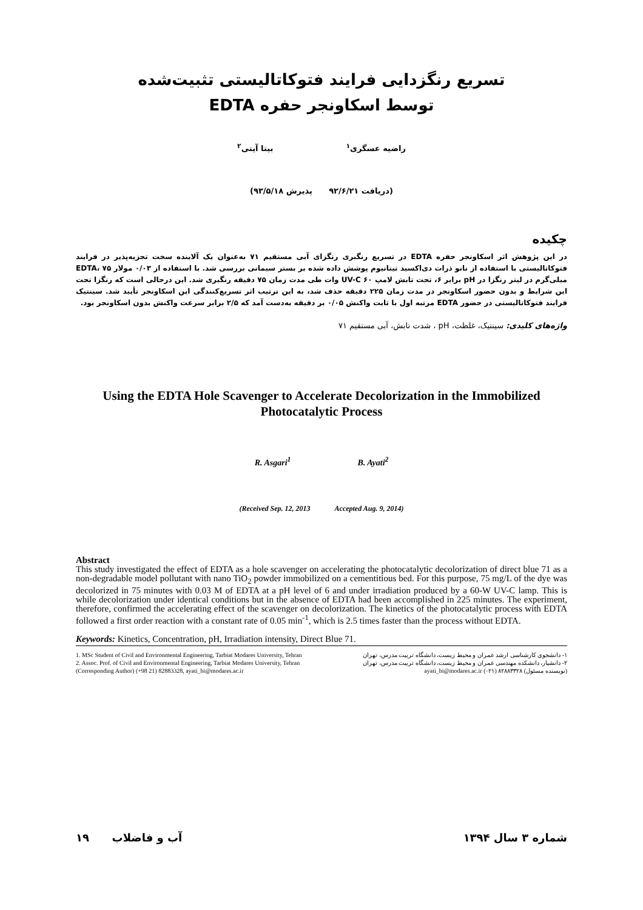تسریع رنگزدایی فرایند فتوکاتالیستی تثبیت‌شده
توسط اسکاونجر حفره EDTA
راضیه عسگری<sup>۱</sup> بیتا آیتی<sup>۲</sup>
(دریافت ۹۲/۶/۲۱ پذیرش ۹۳/۵/۱۸)
چکیده
در این پژوهش اثر اسکاونجر حفره EDTA در تسریع رنگبری رنگزای آبی مستقیم ۷۱ به‌عنوان یک آلاینده سخت تجزیه‌پذیر در فرایند فتوکاتالیستی با استفاده از نانو ذرات دی‌اکسید تیتانیوم پوشش داده شده بر بستر سیمانی بررسی شد. با استفاده از ۰/۰۳ مولار EDTA، ۷۵ میلی‌گرم در لیتر رنگزا در pH برابر ۶، تحت تابش لامپ UV-C ۶۰ وات طی مدت زمان ۷۵ دقیقه رنگبری شد. این درحالی است که رنگزا تحت این شرایط و بدون حضور اسکاونجر در مدت زمان ۲۲۵ دقیقه حذف شد، به این ترتیب اثر تسریع‌کنندگی این اسکاونجر تأیید شد. سینتیک فرایند فتوکاتالیستی در حضور EDTA مرتبه اول با ثابت واکنش ۰/۰۵ بر دقیقه به‌دست آمد که ۲/۵ برابر سرعت واکنش بدون اسکاونجر بود.
واژه‌های کلیدی: سینتیک، غلظت، pH ، شدت تابش، آبی مستقیم ۷۱
Using the EDTA Hole Scavenger to Accelerate Decolorization in the Immobilized Photocatalytic Process
R. Asgari<sup>1</sup> B. Ayati<sup>2</sup>
(Received Sep. 12, 2013 Accepted Aug. 9, 2014)
Abstract
This study investigated the effect of EDTA as a hole scavenger on accelerating the photocatalytic decolorization of direct blue 71 as a non-degradable model pollutant with nano TiO<sub>2</sub> powder immobilized on a cementitious bed. For this purpose, 75 mg/L of the dye was decolorized in 75 minutes with 0.03 M of EDTA at a pH level of 6 and under irradiation produced by a 60-W UV-C lamp. This is while decolorization under identical conditions but in the absence of EDTA had been accomplished in 225 minutes. The experiment, therefore, confirmed the accelerating effect of the scavenger on decolorization. The kinetics of the photocatalytic process with EDTA followed a first order reaction with a constant rate of 0.05 min<sup>-1</sup>, which is 2.5 times faster than the process without EDTA.
Keywords: Kinetics, Concentration, pH, Irradiation intensity, Direct Blue 71.
1. MSc Student of Civil and Environmental Engineering, Tarbiat Modares University, Tehran
2. Assoc. Prof. of Civil and Environmental Engineering, Tarbiat Modares University, Tehran (Corresponding Author) (+98 21) 82883328, ayati_bi@modares.ac.ir
۱- دانشجوی کارشناسی ارشد عمران و محیط زیست، دانشگاه تربیت مدرس، تهران
۲- دانشیار، دانشکده مهندسی عمران و محیط زیست، دانشگاه تربیت مدرس، تهران
(نویسنده مسئول) ۸۲۸۸۳۳۲۸ (۰۲۱) ayati_bi@modares.ac.ir
۱۹ آب و فاضلاب شماره ۳ سال ۱۳۹۴